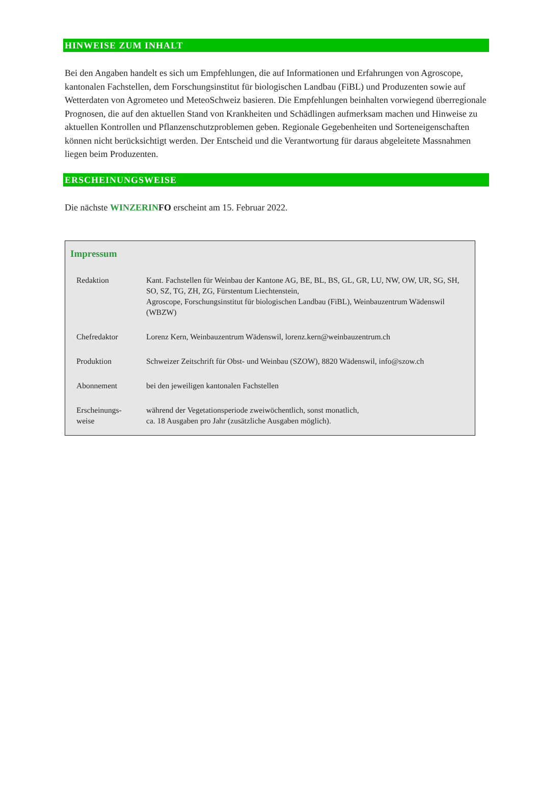HINWEISE ZUM INHALT
Bei den Angaben handelt es sich um Empfehlungen, die auf Informationen und Erfahrungen von Agroscope, kantonalen Fachstellen, dem Forschungsinstitut für biologischen Landbau (FiBL) und Produzenten sowie auf Wetterdaten von Agrometeo und MeteoSchweiz basieren. Die Empfehlungen beinhalten vorwiegend überregionale Prognosen, die auf den aktuellen Stand von Krankheiten und Schädlingen aufmerksam machen und Hinweise zu aktuellen Kontrollen und Pflanzenschutzproblemen geben. Regionale Gegebenheiten und Sorteneigenschaften können nicht berücksichtigt werden. Der Entscheid und die Verantwortung für daraus abgeleitete Massnahmen liegen beim Produzenten.
ERSCHEINUNGSWEISE
Die nächste WINZERIN FO erscheint am 15. Februar 2022.
Impressum
| Redaktion | Kant. Fachstellen für Weinbau der Kantone AG, BE, BL, BS, GL, GR, LU, NW, OW, UR, SG, SH, SO, SZ, TG, ZH, ZG, Fürstentum Liechtenstein, Agroscope, Forschungsinstitut für biologischen Landbau (FiBL), Weinbauzentrum Wädenswil (WBZW) |
| Chefredaktor | Lorenz Kern, Weinbauzentrum Wädenswil, lorenz.kern@weinbauzentrum.ch |
| Produktion | Schweizer Zeitschrift für Obst- und Weinbau (SZOW), 8820 Wädenswil, info@szow.ch |
| Abonnement | bei den jeweiligen kantonalen Fachstellen |
| Erscheinungs- weise | während der Vegetationsperiode zweiwöchentlich, sonst monatlich, ca. 18 Ausgaben pro Jahr (zusätzliche Ausgaben möglich). |